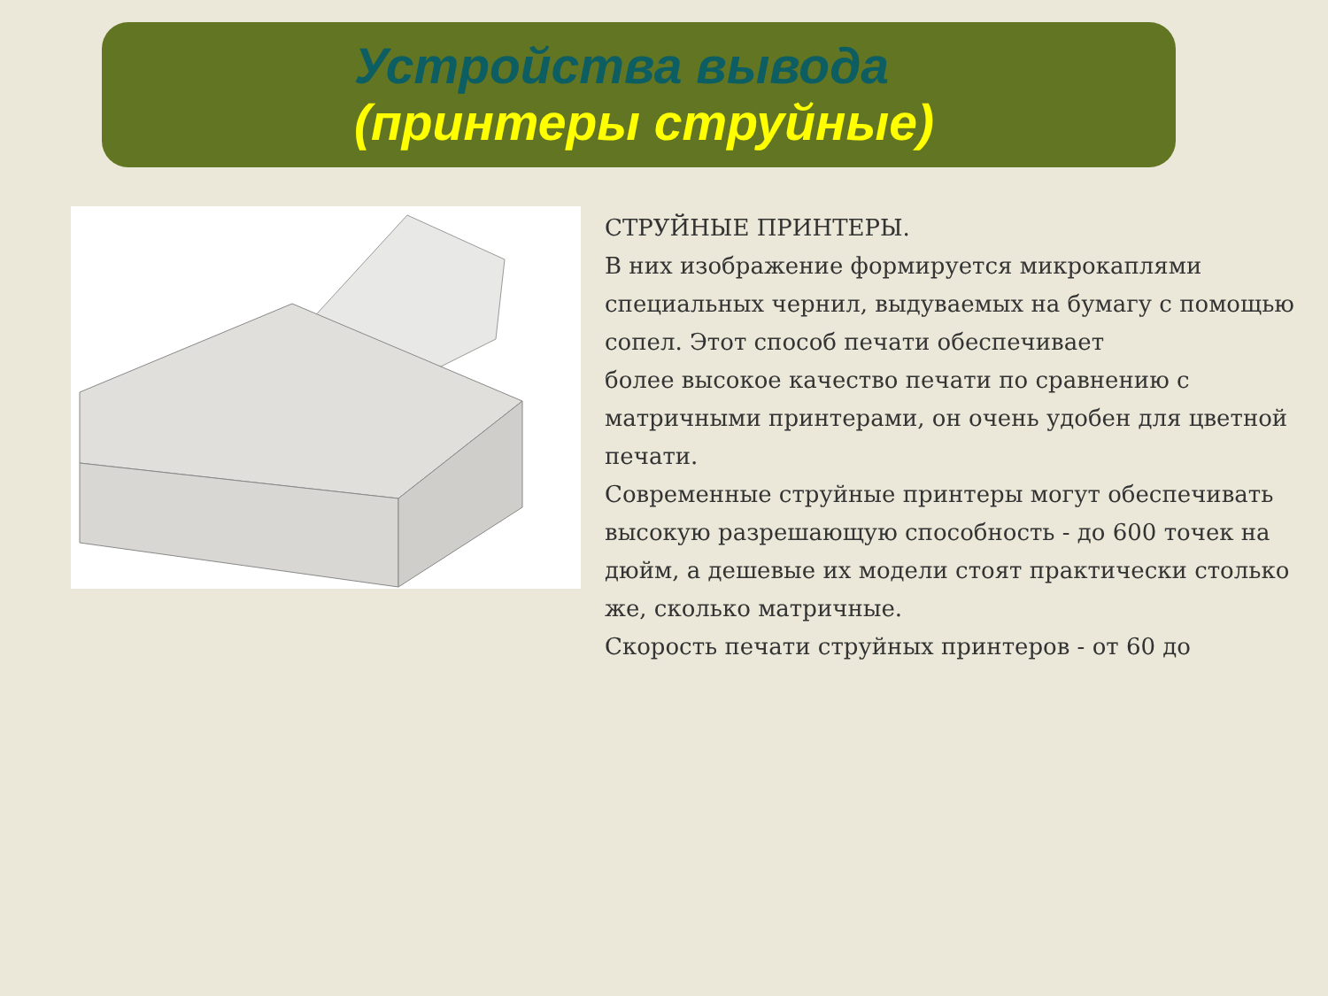Устройства вывода
(принтеры струйные)
СТРУЙНЫЕ ПРИНТЕРЫ.
В них изображение формируется микрокаплями специальных чернил, выдуваемых на бумагу с помощью сопел. Этот способ печати обеспечивает
более высокое качество печати по сравнению с матричными принтерами, он очень удобен для цветной печати.
Современные струйные принтеры могут обеспечивать высокую разрешающую способность - до 600 точек на дюйм, а дешевые их модели стоят практически столько же, сколько матричные.
Скорость печати струйных принтеров - от 60 до